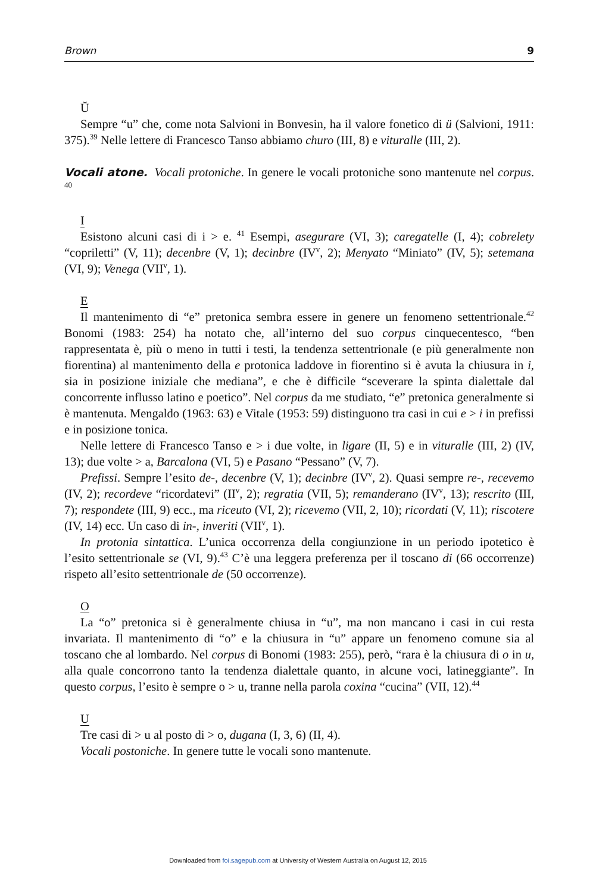Brown 9
Ŭ
Sempre “u” che, come nota Salvioni in Bonvesin, ha il valore fonetico di ü (Salvioni, 1911: 375).<sup>39</sup> Nelle lettere di Francesco Tanso abbiamo churo (III, 8) e viturall e (III, 2).
Vocali atone. Vocali protoniche. In genere le vocali protoniche sono mantenute nel corpus. <sup>40</sup>
I
Esistono alcuni casi di i > e. <sup>41</sup> Esempi, asegurare (VI, 3); caregatelle (I, 4); cobrelety “copriletti” (V, 11); decenbre (V, 1); decinbre (IV<sup>v</sup>, 2); Menyato “Miniato” (IV, 5); setemana (VI, 9); Venega (VII<sup>v</sup>, 1).
E
Il mantenimento di “e” pretonica sembra essere in genere un fenomeno settentrionale.<sup>42</sup> Bonomi (1983: 254) ha notato che, all’interno del suo corpus cinquecentesco, “ben rappresentata è, più o meno in tutti i testi, la tendenza settentrionale (e più generalmente non fiorentina) al mantenimento della e protonica laddove in fiorentino si è avuta la chiusura in i, sia in posizione iniziale che mediana”, e che è difficile “sceverare la spinta dialettale dal concorrente influsso latino e poetico”. Nel corpus da me studiato, “e” pretonica generalmente si è mantenuta. Mengaldo (1963: 63) e Vitale (1953: 59) distinguono tra casi in cui e > i in prefissi e in posizione tonica.
Nelle lettere di Francesco Tanso e > i due volte, in ligare (II, 5) e in viturall e (III, 2) (IV, 13); due volte > a, Barcalona (VI, 5) e Pasano “Pessano” (V, 7).
Prefissi. Sempre l’esito de-, decenbre (V, 1); decinbre (IV<sup>v</sup>, 2). Quasi sempre re-, recevemo (IV, 2); recordeve “ricordatevi” (II<sup>v</sup>, 2); regratia (VII, 5); remanderano (IV<sup>v</sup>, 13); rescrito (III, 7); respondete (III, 9) ecc., ma riceuto (VI, 2); ricevemo (VII, 2, 10); ricordati (V, 11); riscotere (IV, 14) ecc. Un caso di in-, inveriti (VII<sup>v</sup>, 1).
In protonia sintattica. L’unica occorrenza della congiunzione in un periodo ipotetico è l’esito settentrionale se (VI, 9).<sup>43</sup> C’è una leggera preferenza per il toscano di (66 occorrenze) rispeto all’esito settentrionale de (50 occorrenze).
O
La “o” pretonica si è generalmente chiusa in “u”, ma non mancano i casi in cui resta invariata. Il mantenimento di “o” e la chiusura in “u” appare un fenomeno comune sia al toscano che al lombardo. Nel corpus di Bonomi (1983: 255), però, “rara è la chiusura di o in u, alla quale concorrono tanto la tendenza dialettale quanto, in alcune voci, latineggiante”. In questo corpus, l’esito è sempre o > u, tranne nella parola coxina “cucina” (VII, 12).<sup>44</sup>
U
Tre casi di > u al posto di > o, dugana (I, 3, 6) (II, 4).
Vocali postoniche. In genere tutte le vocali sono mantenute.
Downloaded from foi.sagepub.com at University of Western Australia on August 12, 2015